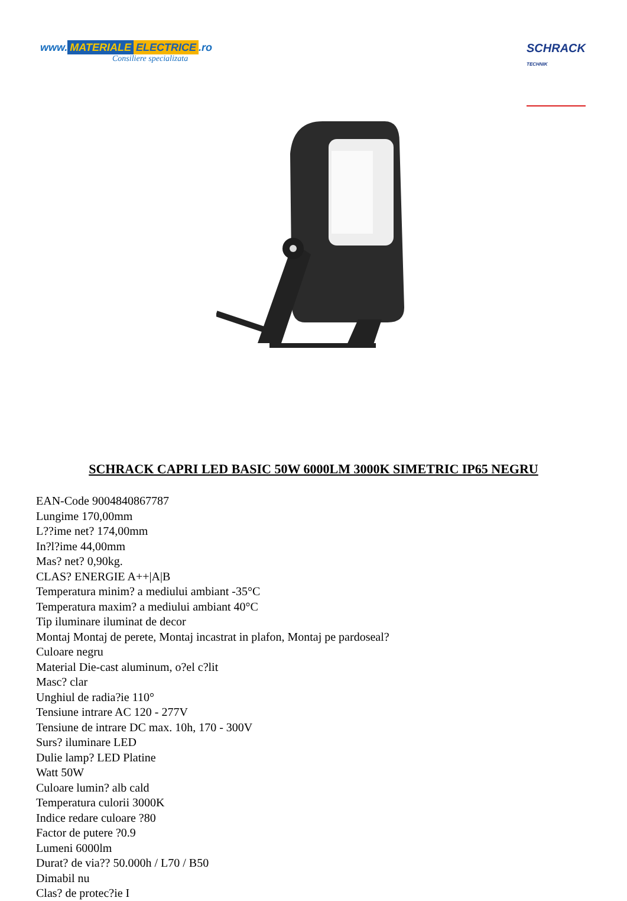www. MATERIALE ELECTRICE.ro
Consiliere specializata
SCHRACK
TECHNIK
SCHRACK CAPRI LED BASIC 50W 6000LM 3000K SIMETRIC IP65 NEGRU
EAN-Code 9004840867787
Lungime 170,00mm
L??ime net? 174,00mm
In?l?ime 44,00mm
Mas? net? 0,90kg.
CLAS? ENERGIE A++|A|B
Temperatura minim? a mediului ambiant -35°C
Temperatura maxim? a mediului ambiant 40°C
Tip iluminare iluminat de decor
Montaj Montaj de perete, Montaj incastrat in plafon, Montaj pe pardoseal?
Culoare negru
Material Die-cast aluminum, o?el c?lit
Masc? clar
Unghiul de radia?ie 110°
Tensiune intrare AC 120 - 277V
Tensiune de intrare DC max. 10h, 170 - 300V
Surs? iluminare LED
Dulie lamp? LED Platine
Watt 50W
Culoare lumin? alb cald
Temperatura culorii 3000K
Indice redare culoare ?80
Factor de putere ?0.9
Lumeni 6000lm
Durat? de via?? 50.000h / L70 / B50
Dimabil nu
Clas? de protec?ie I